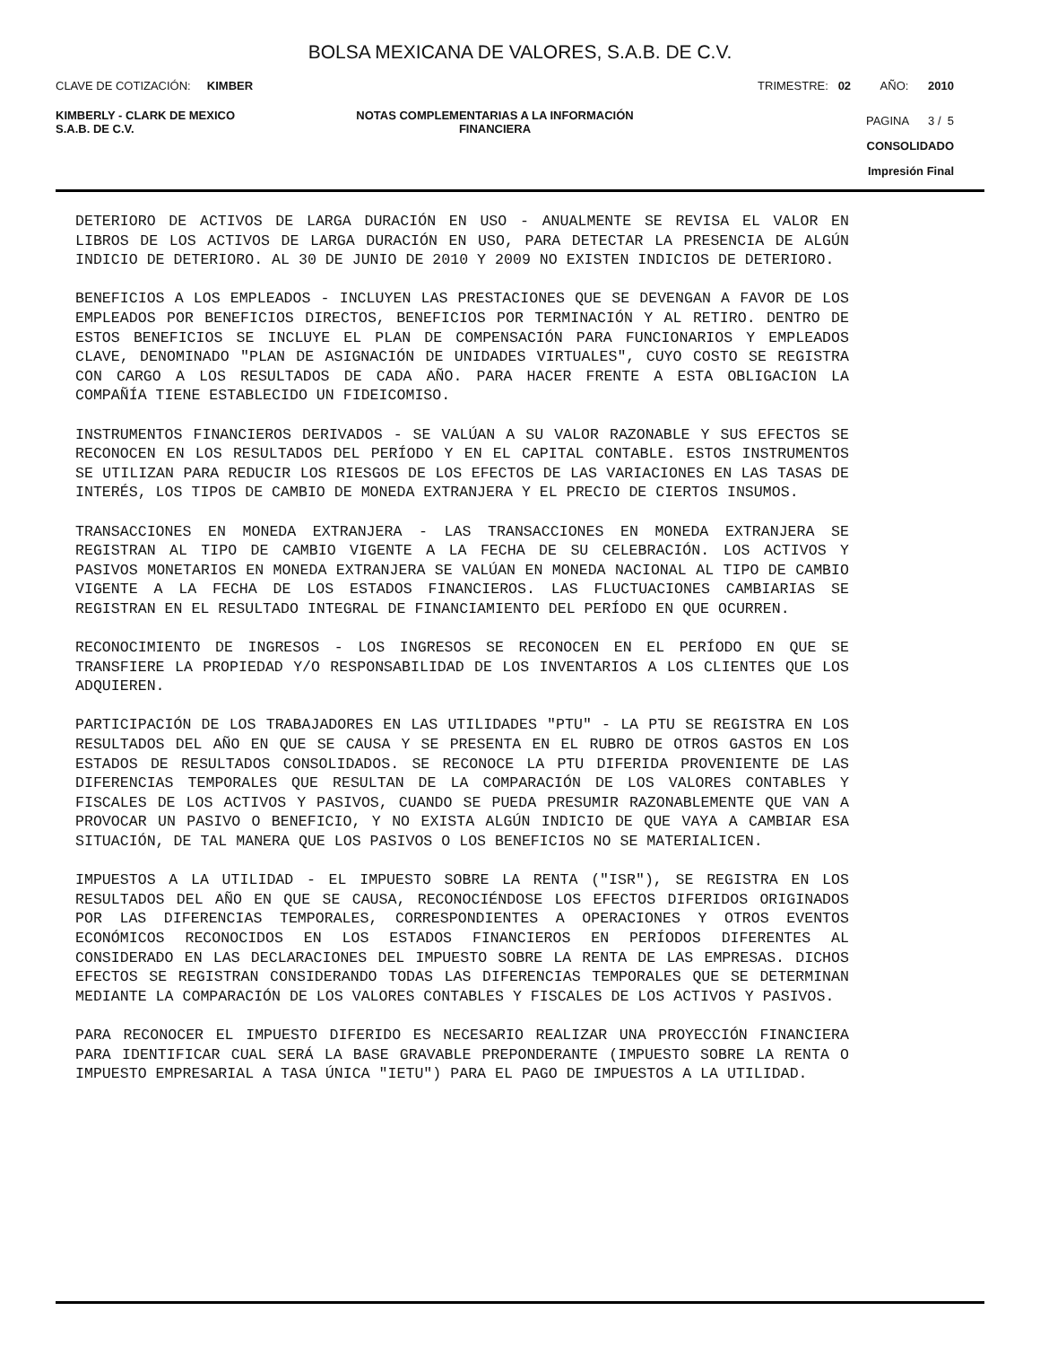BOLSA MEXICANA DE VALORES, S.A.B. DE C.V.
CLAVE DE COTIZACIÓN: KIMBER
TRIMESTRE: 02 AÑO: 2010
KIMBERLY - CLARK DE MEXICO
S.A.B. DE C.V.
NOTAS COMPLEMENTARIAS A LA INFORMACIÓN
FINANCIERA
PAGINA 3 / 5
CONSOLIDADO
Impresión Final
DETERIORO DE ACTIVOS DE LARGA DURACIÓN EN USO - ANUALMENTE SE REVISA EL VALOR EN LIBROS DE LOS ACTIVOS DE LARGA DURACIÓN EN USO, PARA DETECTAR LA PRESENCIA DE ALGÚN INDICIO DE DETERIORO. AL 30 DE JUNIO DE 2010 Y 2009 NO EXISTEN INDICIOS DE DETERIORO.
BENEFICIOS A LOS EMPLEADOS - INCLUYEN LAS PRESTACIONES QUE SE DEVENGAN A FAVOR DE LOS EMPLEADOS POR BENEFICIOS DIRECTOS, BENEFICIOS POR TERMINACIÓN Y AL RETIRO. DENTRO DE ESTOS BENEFICIOS SE INCLUYE EL PLAN DE COMPENSACIÓN PARA FUNCIONARIOS Y EMPLEADOS CLAVE, DENOMINADO "PLAN DE ASIGNACIÓN DE UNIDADES VIRTUALES", CUYO COSTO SE REGISTRA CON CARGO A LOS RESULTADOS DE CADA AÑO. PARA HACER FRENTE A ESTA OBLIGACION LA COMPAÑÍA TIENE ESTABLECIDO UN FIDEICOMISO.
INSTRUMENTOS FINANCIEROS DERIVADOS - SE VALÚAN A SU VALOR RAZONABLE Y SUS EFECTOS SE RECONOCEN EN LOS RESULTADOS DEL PERÍODO Y EN EL CAPITAL CONTABLE. ESTOS INSTRUMENTOS SE UTILIZAN PARA REDUCIR LOS RIESGOS DE LOS EFECTOS DE LAS VARIACIONES EN LAS TASAS DE INTERÉS, LOS TIPOS DE CAMBIO DE MONEDA EXTRANJERA Y EL PRECIO DE CIERTOS INSUMOS.
TRANSACCIONES EN MONEDA EXTRANJERA - LAS TRANSACCIONES EN MONEDA EXTRANJERA SE REGISTRAN AL TIPO DE CAMBIO VIGENTE A LA FECHA DE SU CELEBRACIÓN. LOS ACTIVOS Y PASIVOS MONETARIOS EN MONEDA EXTRANJERA SE VALÚAN EN MONEDA NACIONAL AL TIPO DE CAMBIO VIGENTE A LA FECHA DE LOS ESTADOS FINANCIEROS. LAS FLUCTUACIONES CAMBIARIAS SE REGISTRAN EN EL RESULTADO INTEGRAL DE FINANCIAMIENTO DEL PERÍODO EN QUE OCURREN.
RECONOCIMIENTO DE INGRESOS - LOS INGRESOS SE RECONOCEN EN EL PERÍODO EN QUE SE TRANSFIERE LA PROPIEDAD Y/O RESPONSABILIDAD DE LOS INVENTARIOS A LOS CLIENTES QUE LOS ADQUIEREN.
PARTICIPACIÓN DE LOS TRABAJADORES EN LAS UTILIDADES "PTU" - LA PTU SE REGISTRA EN LOS RESULTADOS DEL AÑO EN QUE SE CAUSA Y SE PRESENTA EN EL RUBRO DE OTROS GASTOS EN LOS ESTADOS DE RESULTADOS CONSOLIDADOS. SE RECONOCE LA PTU DIFERIDA PROVENIENTE DE LAS DIFERENCIAS TEMPORALES QUE RESULTAN DE LA COMPARACIÓN DE LOS VALORES CONTABLES Y FISCALES DE LOS ACTIVOS Y PASIVOS, CUANDO SE PUEDA PRESUMIR RAZONABLEMENTE QUE VAN A PROVOCAR UN PASIVO O BENEFICIO, Y NO EXISTA ALGÚN INDICIO DE QUE VAYA A CAMBIAR ESA SITUACIÓN, DE TAL MANERA QUE LOS PASIVOS O LOS BENEFICIOS NO SE MATERIALICEN.
IMPUESTOS A LA UTILIDAD - EL IMPUESTO SOBRE LA RENTA ("ISR"), SE REGISTRA EN LOS RESULTADOS DEL AÑO EN QUE SE CAUSA, RECONOCIÉNDOSE LOS EFECTOS DIFERIDOS ORIGINADOS POR LAS DIFERENCIAS TEMPORALES, CORRESPONDIENTES A OPERACIONES Y OTROS EVENTOS ECONÓMICOS RECONOCIDOS EN LOS ESTADOS FINANCIEROS EN PERÍODOS DIFERENTES AL CONSIDERADO EN LAS DECLARACIONES DEL IMPUESTO SOBRE LA RENTA DE LAS EMPRESAS. DICHOS EFECTOS SE REGISTRAN CONSIDERANDO TODAS LAS DIFERENCIAS TEMPORALES QUE SE DETERMINAN MEDIANTE LA COMPARACIÓN DE LOS VALORES CONTABLES Y FISCALES DE LOS ACTIVOS Y PASIVOS.
PARA RECONOCER EL IMPUESTO DIFERIDO ES NECESARIO REALIZAR UNA PROYECCIÓN FINANCIERA PARA IDENTIFICAR CUAL SERÁ LA BASE GRAVABLE PREPONDERANTE (IMPUESTO SOBRE LA RENTA O IMPUESTO EMPRESARIAL A TASA ÚNICA "IETU") PARA EL PAGO DE IMPUESTOS A LA UTILIDAD.